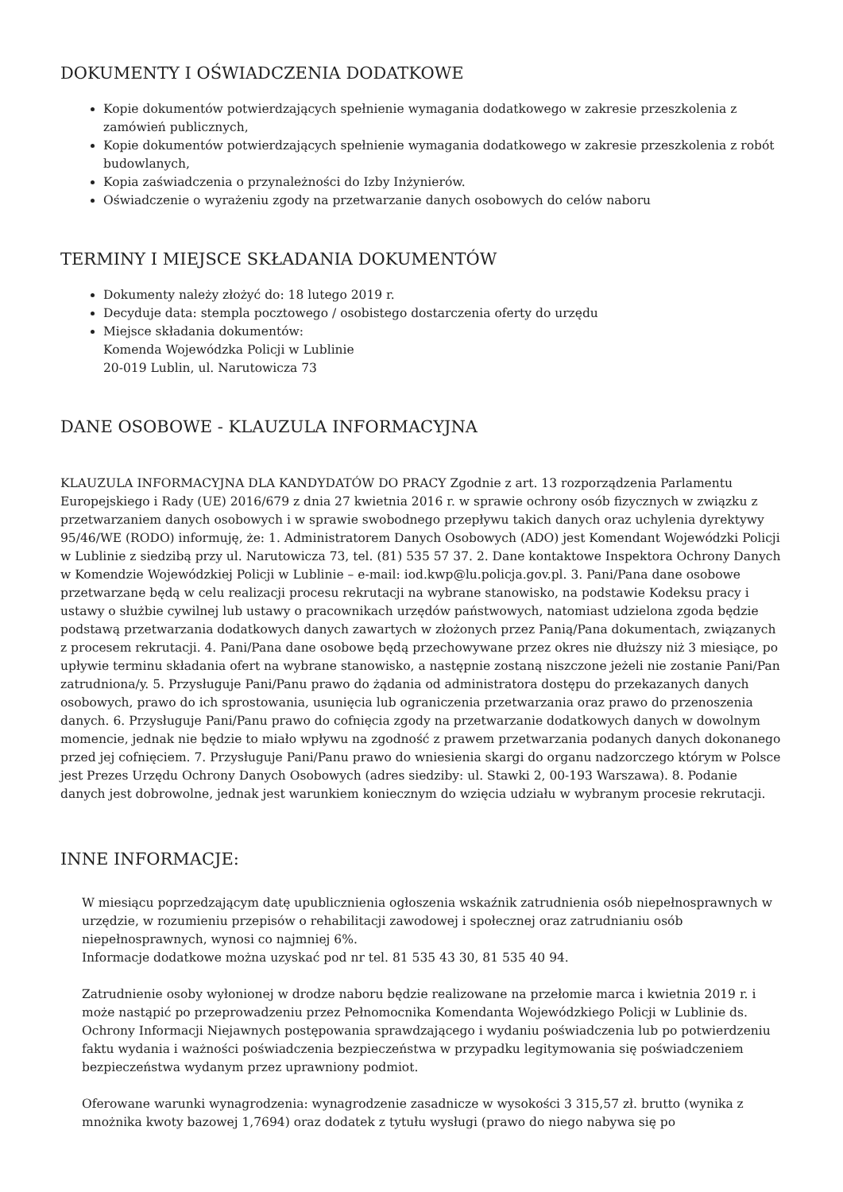DOKUMENTY I OŚWIADCZENIA DODATKOWE
Kopie dokumentów potwierdzających spełnienie wymagania dodatkowego w zakresie przeszkolenia z zamówień publicznych,
Kopie dokumentów potwierdzających spełnienie wymagania dodatkowego w zakresie przeszkolenia z robót budowlanych,
Kopia zaświadczenia o przynależności do Izby Inżynierów.
Oświadczenie o wyrażeniu zgody na przetwarzanie danych osobowych do celów naboru
TERMINY I MIEJSCE SKŁADANIA DOKUMENTÓW
Dokumenty należy złożyć do: 18 lutego 2019 r.
Decyduje data: stempla pocztowego / osobistego dostarczenia oferty do urzędu
Miejsce składania dokumentów:
Komenda Wojewódzka Policji w Lublinie
20-019 Lublin, ul. Narutowicza 73
DANE OSOBOWE - KLAUZULA INFORMACYJNA
KLAUZULA INFORMACYJNA DLA KANDYDATÓW DO PRACY Zgodnie z art. 13 rozporządzenia Parlamentu Europejskiego i Rady (UE) 2016/679 z dnia 27 kwietnia 2016 r. w sprawie ochrony osób fizycznych w związku z przetwarzaniem danych osobowych i w sprawie swobodnego przepływu takich danych oraz uchylenia dyrektywy 95/46/WE (RODO) informuję, że: 1. Administratorem Danych Osobowych (ADO) jest Komendant Wojewódzki Policji w Lublinie z siedzibą przy ul. Narutowicza 73, tel. (81) 535 57 37. 2. Dane kontaktowe Inspektora Ochrony Danych w Komendzie Wojewódzkiej Policji w Lublinie – e-mail: iod.kwp@lu.policja.gov.pl. 3. Pani/Pana dane osobowe przetwarzane będą w celu realizacji procesu rekrutacji na wybrane stanowisko, na podstawie Kodeksu pracy i ustawy o służbie cywilnej lub ustawy o pracownikach urzędów państwowych, natomiast udzielona zgoda będzie podstawą przetwarzania dodatkowych danych zawartych w złożonych przez Panią/Pana dokumentach, związanych z procesem rekrutacji. 4. Pani/Pana dane osobowe będą przechowywane przez okres nie dłuższy niż 3 miesiące, po upływie terminu składania ofert na wybrane stanowisko, a następnie zostaną niszczone jeżeli nie zostanie Pani/Pan zatrudniona/y. 5. Przysługuje Pani/Panu prawo do żądania od administratora dostępu do przekazanych danych osobowych, prawo do ich sprostowania, usunięcia lub ograniczenia przetwarzania oraz prawo do przenoszenia danych. 6. Przysługuje Pani/Panu prawo do cofnięcia zgody na przetwarzanie dodatkowych danych w dowolnym momencie, jednak nie będzie to miało wpływu na zgodność z prawem przetwarzania podanych danych dokonanego przed jej cofnięciem. 7. Przysługuje Pani/Panu prawo do wniesienia skargi do organu nadzorczego którym w Polsce jest Prezes Urzędu Ochrony Danych Osobowych (adres siedziby: ul. Stawki 2, 00-193 Warszawa). 8. Podanie danych jest dobrowolne, jednak jest warunkiem koniecznym do wzięcia udziału w wybranym procesie rekrutacji.
INNE INFORMACJE:
W miesiącu poprzedzającym datę upublicznienia ogłoszenia wskaźnik zatrudnienia osób niepełnosprawnych w urzędzie, w rozumieniu przepisów o rehabilitacji zawodowej i społecznej oraz zatrudnianiu osób niepełnosprawnych, wynosi co najmniej 6%.
Informacje dodatkowe można uzyskać pod nr tel. 81 535 43 30, 81 535 40 94.
Zatrudnienie osoby wyłonionej w drodze naboru będzie realizowane na przełomie marca i kwietnia 2019 r. i może nastąpić po przeprowadzeniu przez Pełnomocnika Komendanta Wojewódzkiego Policji w Lublinie ds. Ochrony Informacji Niejawnych postępowania sprawdzającego i wydaniu poświadczenia lub po potwierdzeniu faktu wydania i ważności poświadczenia bezpieczeństwa w przypadku legitymowania się poświadczeniem bezpieczeństwa wydanym przez uprawniony podmiot.
Oferowane warunki wynagrodzenia: wynagrodzenie zasadnicze w wysokości 3 315,57 zł. brutto (wynika z mnożnika kwoty bazowej 1,7694) oraz dodatek z tytułu wysługi (prawo do niego nabywa się po